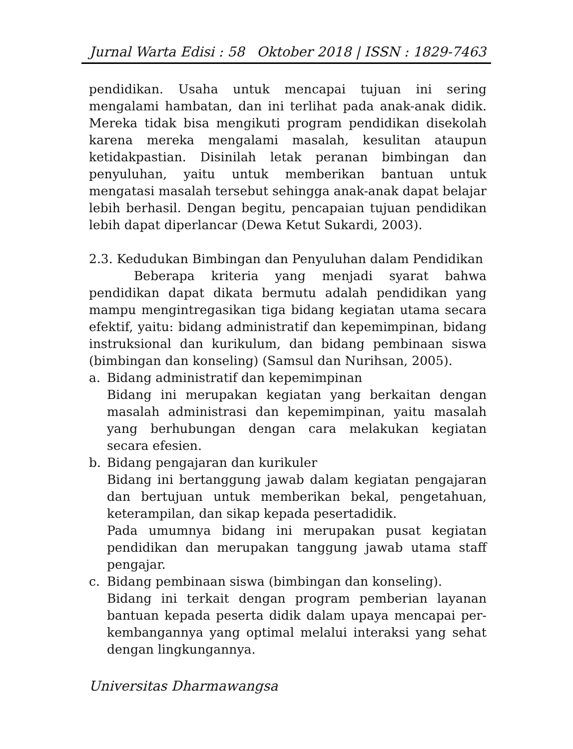Jurnal Warta Edisi : 58 Oktober 2018 | ISSN : 1829-7463
pendidikan. Usaha untuk mencapai tujuan ini sering mengalami hambatan, dan ini terlihat pada anak-anak didik. Mereka tidak bisa mengikuti program pendidikan disekolah karena mereka mengalami masalah, kesulitan ataupun ketidakpastian. Disinilah letak peranan bimbingan dan penyuluhan, yaitu untuk memberikan bantuan untuk mengatasi masalah tersebut sehingga anak-anak dapat belajar lebih berhasil. Dengan begitu, pencapaian tujuan pendidikan lebih dapat diperlancar (Dewa Ketut Sukardi, 2003).
2.3. Kedudukan Bimbingan dan Penyuluhan dalam Pendidikan
Beberapa kriteria yang menjadi syarat bahwa pendidikan dapat dikata bermutu adalah pendidikan yang mampu mengintregasikan tiga bidang kegiatan utama secara efektif, yaitu: bidang administratif dan kepemimpinan, bidang instruksional dan kurikulum, dan bidang pembinaan siswa (bimbingan dan konseling) (Samsul dan Nurihsan, 2005).
a. Bidang administratif dan kepemimpinan
Bidang ini merupakan kegiatan yang berkaitan dengan masalah administrasi dan kepemimpinan, yaitu masalah yang berhubungan dengan cara melakukan kegiatan secara efesien.
b. Bidang pengajaran dan kurikuler
Bidang ini bertanggung jawab dalam kegiatan pengajaran dan bertujuan untuk memberikan bekal, pengetahuan, keterampilan, dan sikap kepada pesertadidik.
Pada umumnya bidang ini merupakan pusat kegiatan pendidikan dan merupakan tanggung jawab utama staff pengajar.
c. Bidang pembinaan siswa (bimbingan dan konseling).
Bidang ini terkait dengan program pemberian layanan bantuan kepada peserta didik dalam upaya mencapai per-kembangannya yang optimal melalui interaksi yang sehat dengan lingkungannya.
Universitas Dharmawangsa